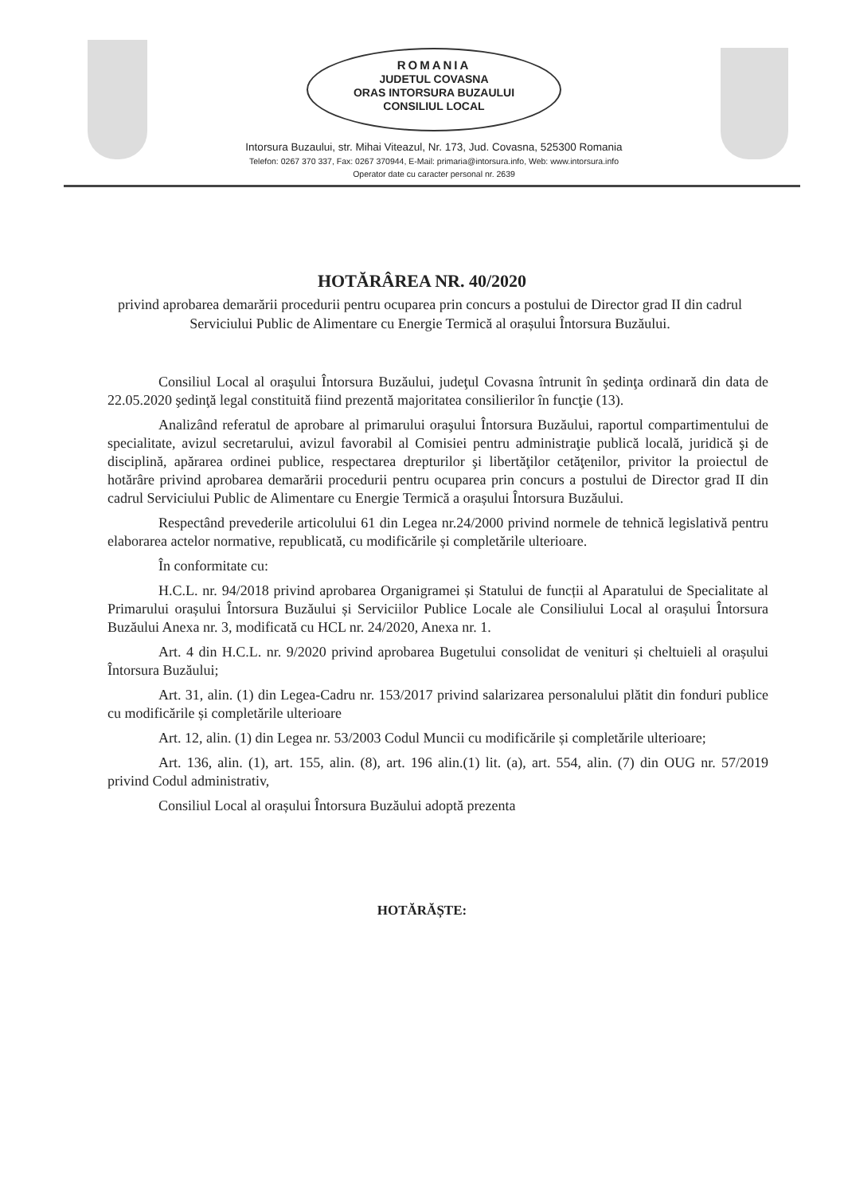ROMANIA
JUDETUL COVASNA
ORAS INTORSURA BUZAULUI
CONSILIUL LOCAL
Intorsura Buzaului, str. Mihai Viteazul, Nr. 173, Jud. Covasna, 525300 Romania
Telefon: 0267 370 337, Fax: 0267 370944, E-Mail: primaria@intorsura.info, Web: www.intorsura.info
Operator date cu caracter personal nr. 2639
HOTĂRÂREA NR. 40/2020
privind aprobarea demarării procedurii pentru ocuparea prin concurs a postului de Director grad II din cadrul Serviciului Public de Alimentare cu Energie Termică al orașului Întorsura Buzăului.
Consiliul Local al oraşului Întorsura Buzăului, judeţul Covasna întrunit în şedinţa ordinară din data de 22.05.2020 şedinţă legal constituită fiind prezentă majoritatea consilierilor în funcţie (13).
Analizând referatul de aprobare al primarului oraşului Întorsura Buzăului, raportul compartimentului de specialitate, avizul secretarului, avizul favorabil al Comisiei pentru administraţie publică locală, juridică şi de disciplină, apărarea ordinei publice, respectarea drepturilor şi libertăţilor cetăţenilor, privitor la proiectul de hotărâre privind aprobarea demarării procedurii pentru ocuparea prin concurs a postului de Director grad II din cadrul Serviciului Public de Alimentare cu Energie Termică a orașului Întorsura Buzăului.
Respectând prevederile articolului 61 din Legea nr.24/2000 privind normele de tehnică legislativă pentru elaborarea actelor normative, republicată, cu modificările și completările ulterioare.
În conformitate cu:
H.C.L. nr. 94/2018 privind aprobarea Organigramei și Statului de funcții al Aparatului de Specialitate al Primarului orașului Întorsura Buzăului și Serviciilor Publice Locale ale Consiliului Local al orașului Întorsura Buzăului Anexa nr. 3, modificată cu HCL nr. 24/2020, Anexa nr. 1.
Art. 4 din H.C.L. nr. 9/2020 privind aprobarea Bugetului consolidat de venituri și cheltuieli al orașului Întorsura Buzăului;
Art. 31, alin. (1) din Legea-Cadru nr. 153/2017 privind salarizarea personalului plătit din fonduri publice cu modificările și completările ulterioare
Art. 12, alin. (1) din Legea nr. 53/2003 Codul Muncii cu modificările și completările ulterioare;
Art. 136, alin. (1), art. 155, alin. (8), art. 196 alin.(1) lit. (a), art. 554, alin. (7) din OUG nr. 57/2019 privind Codul administrativ,
Consiliul Local al orașului Întorsura Buzăului adoptă prezenta
HOTĂRĂȘTE: